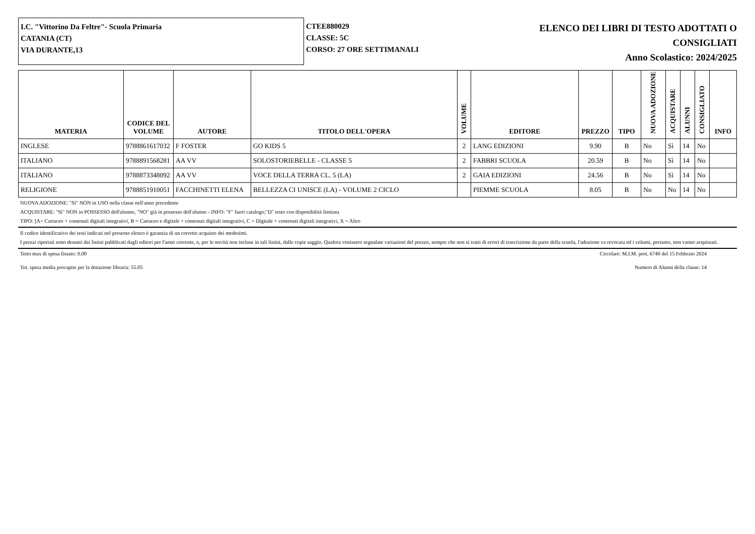I.C. "Vittorino Da Feltre"- Scuola Primaria
CATANIA (CT)
VIA DURANTE,13
CTEE880029
CLASSE: 5C
CORSO: 27 ORE SETTIMANALI
ELENCO DEI LIBRI DI TESTO ADOTTATI O
CONSIGLIATI
Anno Scolastico: 2024/2025
| MATERIA | CODICE DEL VOLUME | AUTORE | TITOLO DELL'OPERA | VOLUME | EDITORE | PREZZO | TIPO | NUOVA ADOZIONE | ACQUISTARE | ALUNNI | CONSIGLIATO | INFO |
| --- | --- | --- | --- | --- | --- | --- | --- | --- | --- | --- | --- | --- |
| INGLESE | 9788861617032 | F FOSTER | GO KIDS 5 | 2 | LANG EDIZIONI | 9.90 | B | No | Sì | 14 | No | |
| ITALIANO | 9788891568281 | AA VV | SOLOSTORIEBELLE - CLASSE 5 | 2 | FABBRI SCUOLA | 20.59 | B | No | Sì | 14 | No | |
| ITALIANO | 9788873348092 | AA VV | VOCE DELLA TERRA CL. 5 (LA) | 2 | GAIA EDIZIONI | 24.56 | B | No | Sì | 14 | No | |
| RELIGIONE | 9788851910051 | FACCHINETTI ELENA | BELLEZZA CI UNISCE (LA) - VOLUME 2 CICLO | | PIEMME SCUOLA | 8.05 | B | No | No | 14 | No | |
NUOVA ADOZIONE: "Sì" NON in USO nella classe nell'anno precedente
ACQUISTARE: "Sì" NON in POSSESSO dell'alunno, "NO" già in possesso dell'alunno - INFO: "F" fuori catalogo;"D" testo con disponibilità limitata
TIPO: [A= Cartaceo + contenuti digitali integrativi, B = Cartaceo e digitale + contenuti digitali integrativi, C = Digitale + contenuti digitali integrativi, X = Altro
Il codice identificativo dei testi indicati nel presente elenco è garanzia di un corretto acquisto dei medesimi.
I prezzi riportati sono desunti dai listini pubblicati dagli editori per l'anno corrente, o, per le novità non incluse in tali listini, dalle copie saggio. Qualora venissero segnalate variazioni del prezzo, sempre che non si tratti di errori di trascrizione da parte della scuola, l'adozione va revocata ed i volumi, pertanto, non vanno acquistati.
Tetto max di spesa fissato: 0.00 Circolare: M.I.M. prot. 6740 del 15 Febbraio 2024
Tot. spesa media procapite per la dotazione libraria: 55.05 Numero di Alunni della classe: 14